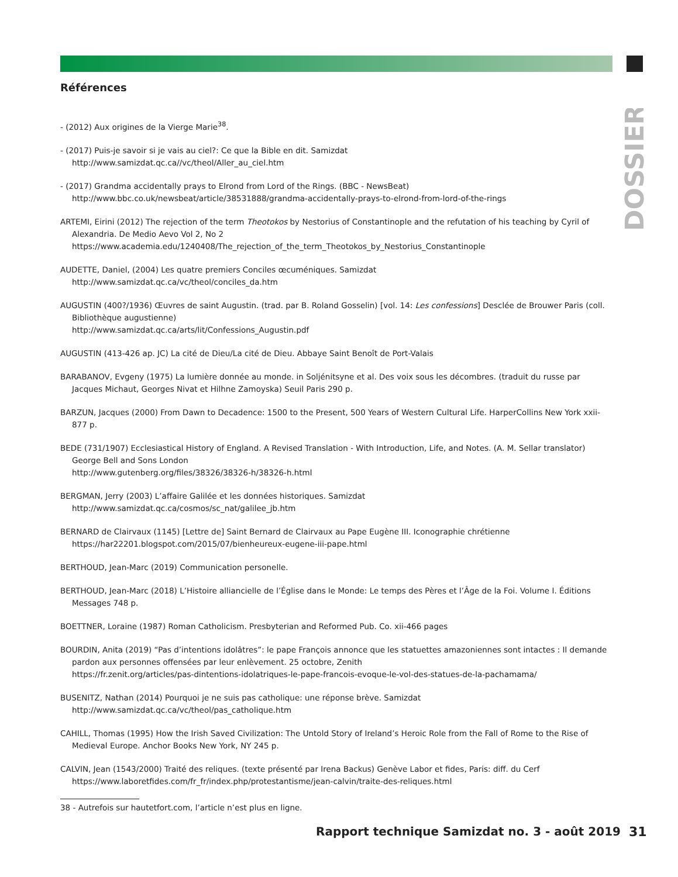DOSSIER
Références
- (2012) Aux origines de la Vierge Marie<sup>38</sup>.
- (2017) Puis-je savoir si je vais au ciel?: Ce que la Bible en dit. Samizdat
http://www.samizdat.qc.ca//vc/theol/Aller_au_ciel.htm
- (2017) Grandma accidentally prays to Elrond from Lord of the Rings. (BBC - NewsBeat)
http://www.bbc.co.uk/newsbeat/article/38531888/grandma-accidentally-prays-to-elrond-from-lord-of-the-rings
ARTEMI, Eirini (2012) The rejection of the term Theotokos by Nestorius of Constantinople and the refutation of his teaching by Cyril of Alexandria. De Medio Aevo Vol 2, No 2
https://www.academia.edu/1240408/The_rejection_of_the_term_Theotokos_by_Nestorius_Constantinople
AUDETTE, Daniel, (2004) Les quatre premiers Conciles œcuméniques. Samizdat
http://www.samizdat.qc.ca/vc/theol/conciles_da.htm
AUGUSTIN (400?/1936) Œuvres de saint Augustin. (trad. par B. Roland Gosselin) [vol. 14: Les confessions] Desclée de Brouwer Paris (coll. Bibliothèque augustienne)
http://www.samizdat.qc.ca/arts/lit/Confessions_Augustin.pdf
AUGUSTIN (413-426 ap. JC) La cité de Dieu/La cité de Dieu. Abbaye Saint Benoît de Port-Valais
BARABANOV, Evgeny (1975) La lumière donnée au monde. in Soljénitsyne et al. Des voix sous les décombres. (traduit du russe par Jacques Michaut, Georges Nivat et Hilhne Zamoyska) Seuil Paris 290 p.
BARZUN, Jacques (2000) From Dawn to Decadence: 1500 to the Present, 500 Years of Western Cultural Life. HarperCollins New York xxii-877 p.
BEDE (731/1907) Ecclesiastical History of England. A Revised Translation - With Introduction, Life, and Notes. (A. M. Sellar translator) George Bell and Sons London
http://www.gutenberg.org/files/38326/38326-h/38326-h.html
BERGMAN, Jerry (2003) L’affaire Galilée et les données historiques. Samizdat
http://www.samizdat.qc.ca/cosmos/sc_nat/galilee_jb.htm
BERNARD de Clairvaux (1145) [Lettre de] Saint Bernard de Clairvaux au Pape Eugène III. Iconographie chrétienne
https://har22201.blogspot.com/2015/07/bienheureux-eugene-iii-pape.html
BERTHOUD, Jean-Marc (2019) Communication personelle.
BERTHOUD, Jean-Marc (2018) L’Histoire alliancielle de l’Église dans le Monde: Le temps des Pères et l’Âge de la Foi. Volume I. Éditions Messages 748 p.
BOETTNER, Loraine (1987) Roman Catholicism. Presbyterian and Reformed Pub. Co. xii-466 pages
BOURDIN, Anita (2019) “Pas d’intentions idolâtres”: le pape François annonce que les statuettes amazoniennes sont intactes : Il demande pardon aux personnes offensées par leur enlèvement. 25 octobre, Zenith
https://fr.zenit.org/articles/pas-dintentions-idolatriques-le-pape-francois-evoque-le-vol-des-statues-de-la-pachamama/
BUSENITZ, Nathan (2014) Pourquoi je ne suis pas catholique: une réponse brève. Samizdat
http://www.samizdat.qc.ca/vc/theol/pas_catholique.htm
CAHILL, Thomas (1995) How the Irish Saved Civilization: The Untold Story of Ireland’s Heroic Role from the Fall of Rome to the Rise of Medieval Europe. Anchor Books New York, NY 245 p.
CALVIN, Jean (1543/2000) Traité des reliques. (texte présenté par Irena Backus) Genève Labor et fides, Paris: diff. du Cerf
https://www.laboretfides.com/fr_fr/index.php/protestantisme/jean-calvin/traite-des-reliques.html
38 - Autrefois sur hautetfort.com, l’article n’est plus en ligne.
Rapport technique Samizdat no. 3 - août 2019
31